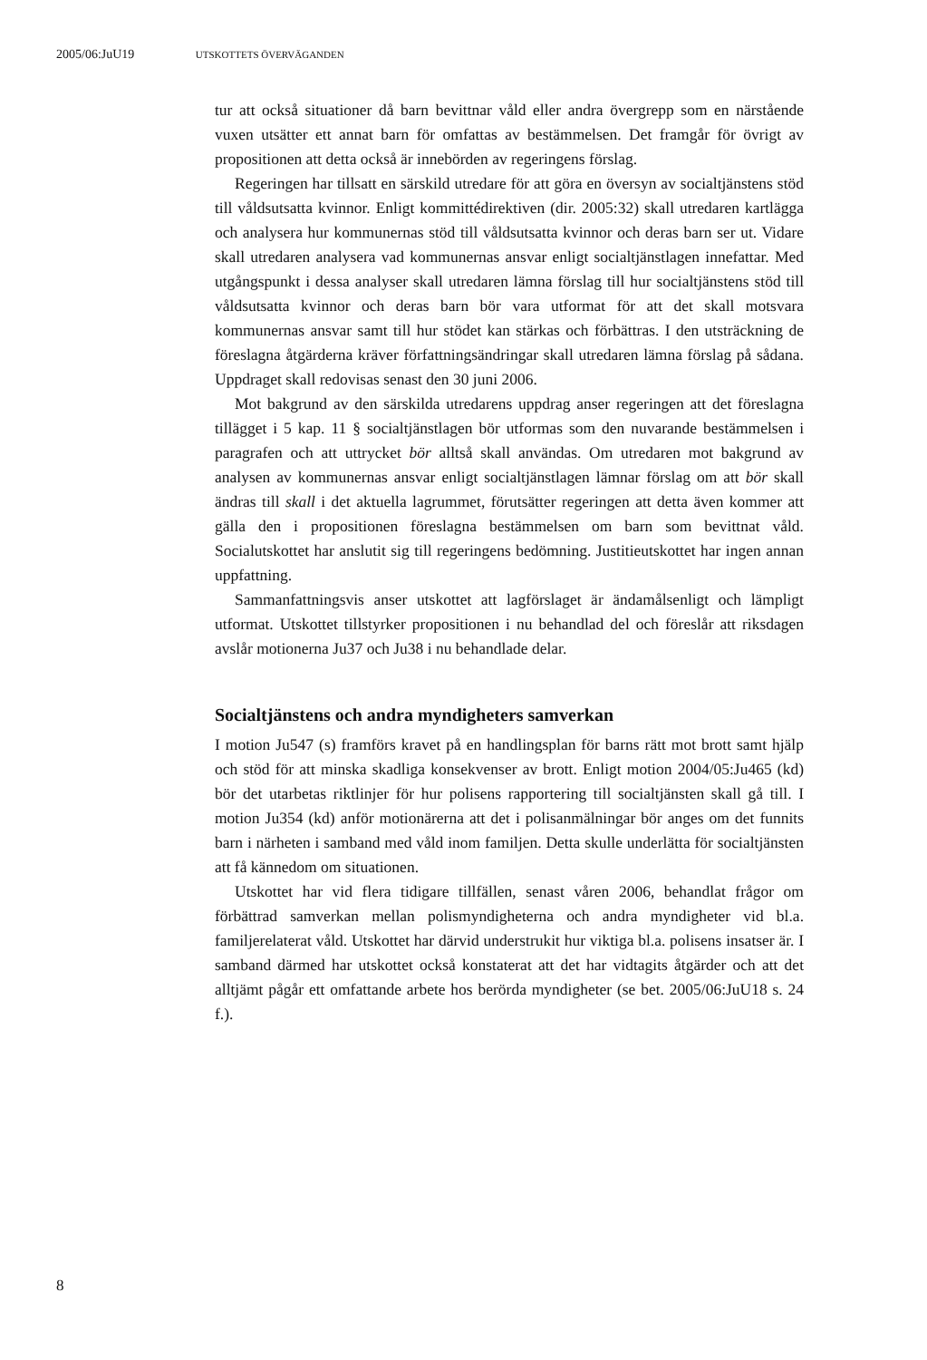2005/06:JuU19 UTSKOTTETS ÖVERVÄGANDEN
tur att också situationer då barn bevittnar våld eller andra övergrepp som en närstående vuxen utsätter ett annat barn för omfattas av bestämmelsen. Det framgår för övrigt av propositionen att detta också är innebörden av regeringens förslag.
Regeringen har tillsatt en särskild utredare för att göra en översyn av socialtjänstens stöd till våldsutsatta kvinnor. Enligt kommittédirektiven (dir. 2005:32) skall utredaren kartlägga och analysera hur kommunernas stöd till våldsutsatta kvinnor och deras barn ser ut. Vidare skall utredaren analysera vad kommunernas ansvar enligt socialtjänstlagen innefattar. Med utgångspunkt i dessa analyser skall utredaren lämna förslag till hur social­tjänstens stöd till våldsutsatta kvinnor och deras barn bör vara utformat för att det skall motsvara kommunernas ansvar samt till hur stödet kan stärkas och förbättras. I den utsträckning de föreslagna åtgärderna kräver författ­ningsändringar skall utredaren lämna förslag på sådana. Uppdraget skall redovisas senast den 30 juni 2006.
Mot bakgrund av den särskilda utredarens uppdrag anser regeringen att det föreslagna tillägget i 5 kap. 11 § socialtjänstlagen bör utformas som den nuvarande bestämmelsen i paragrafen och att uttrycket bör alltså skall användas. Om utredaren mot bakgrund av analysen av kommunernas ansvar enligt socialtjänstlagen lämnar förslag om att bör skall ändras till skall i det aktuella lagrummet, förutsätter regeringen att detta även kom­mer att gälla den i propositionen föreslagna bestämmelsen om barn som bevittnat våld. Socialutskottet har anslutit sig till regeringens bedömning. Justitieutskottet har ingen annan uppfattning.
Sammanfattningsvis anser utskottet att lagförslaget är ändamålsenligt och lämpligt utformat. Utskottet tillstyrker propositionen i nu behandlad del och föreslår att riksdagen avslår motionerna Ju37 och Ju38 i nu behand­lade delar.
Socialtjänstens och andra myndigheters samverkan
I motion Ju547 (s) framförs kravet på en handlingsplan för barns rätt mot brott samt hjälp och stöd för att minska skadliga konsekvenser av brott. Enligt motion 2004/05:Ju465 (kd) bör det utarbetas riktlinjer för hur poli­sens rapportering till socialtjänsten skall gå till. I motion Ju354 (kd) anför motionärerna att det i polisanmälningar bör anges om det funnits barn i närheten i samband med våld inom familjen. Detta skulle underlätta för socialtjänsten att få kännedom om situationen.
Utskottet har vid flera tidigare tillfällen, senast våren 2006, behandlat frågor om förbättrad samverkan mellan polismyndigheterna och andra myn­digheter vid bl.a. familjerelaterat våld. Utskottet har därvid understrukit hur viktiga bl.a. polisens insatser är. I samband därmed har utskottet också konstaterat att det har vidtagits åtgärder och att det alltjämt pågår ett omfat­tande arbete hos berörda myndigheter (se bet. 2005/06:JuU18 s. 24 f.).
8